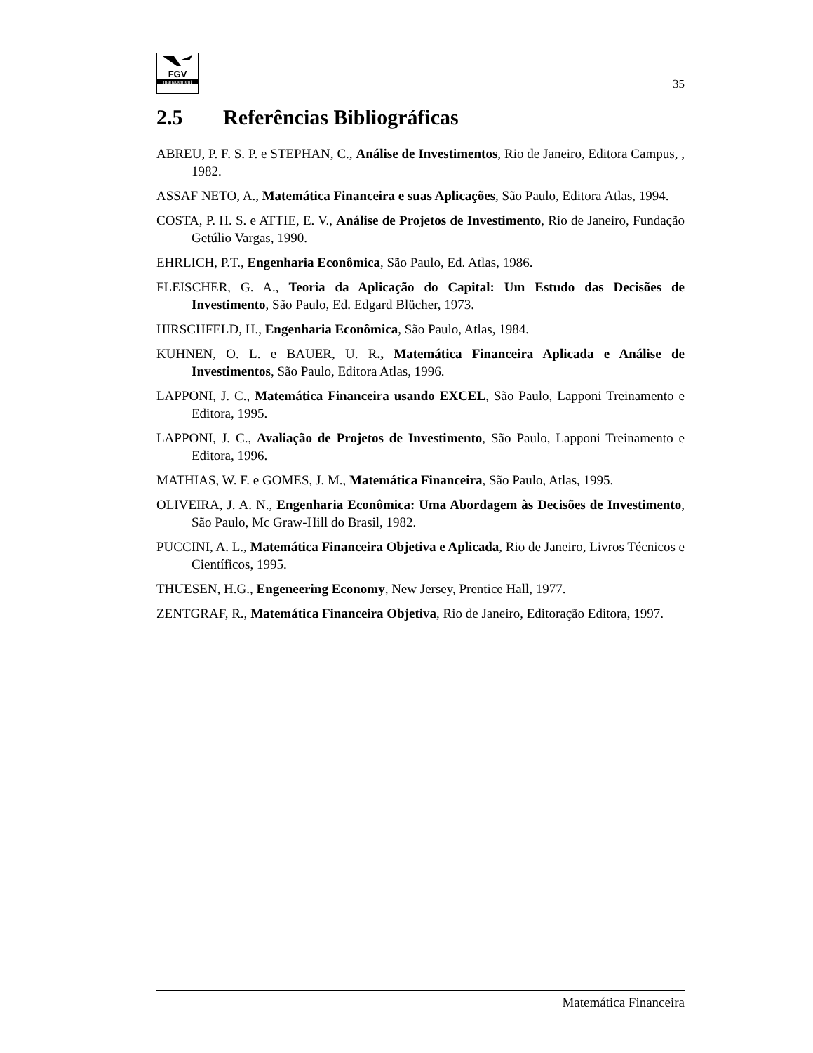FGV
management
35
2.5 Referências Bibliográficas
ABREU, P. F. S. P. e STEPHAN, C., Análise de Investimentos, Rio de Janeiro, Editora Campus, , 1982.
ASSAF NETO, A., Matemática Financeira e suas Aplicações, São Paulo, Editora Atlas, 1994.
COSTA, P. H. S. e ATTIE, E. V., Análise de Projetos de Investimento, Rio de Janeiro, Fundação Getúlio Vargas, 1990.
EHRLICH, P.T., Engenharia Econômica, São Paulo, Ed. Atlas, 1986.
FLEISCHER, G. A., Teoria da Aplicação do Capital: Um Estudo das Decisões de Investimento, São Paulo, Ed. Edgard Blücher, 1973.
HIRSCHFELD, H., Engenharia Econômica, São Paulo, Atlas, 1984.
KUHNEN, O. L. e BAUER, U. R., Matemática Financeira Aplicada e Análise de Investimentos, São Paulo, Editora Atlas, 1996.
LAPPONI, J. C., Matemática Financeira usando EXCEL, São Paulo, Lapponi Treinamento e Editora, 1995.
LAPPONI, J. C., Avaliação de Projetos de Investimento, São Paulo, Lapponi Treinamento e Editora, 1996.
MATHIAS, W. F. e GOMES, J. M., Matemática Financeira, São Paulo, Atlas, 1995.
OLIVEIRA, J. A. N., Engenharia Econômica: Uma Abordagem às Decisões de Investimento, São Paulo, Mc Graw-Hill do Brasil, 1982.
PUCCINI, A. L., Matemática Financeira Objetiva e Aplicada, Rio de Janeiro, Livros Técnicos e Científicos, 1995.
THUESEN, H.G., Engeneering Economy, New Jersey, Prentice Hall, 1977.
ZENTGRAF, R., Matemática Financeira Objetiva, Rio de Janeiro, Editoração Editora, 1997.
Matemática Financeira